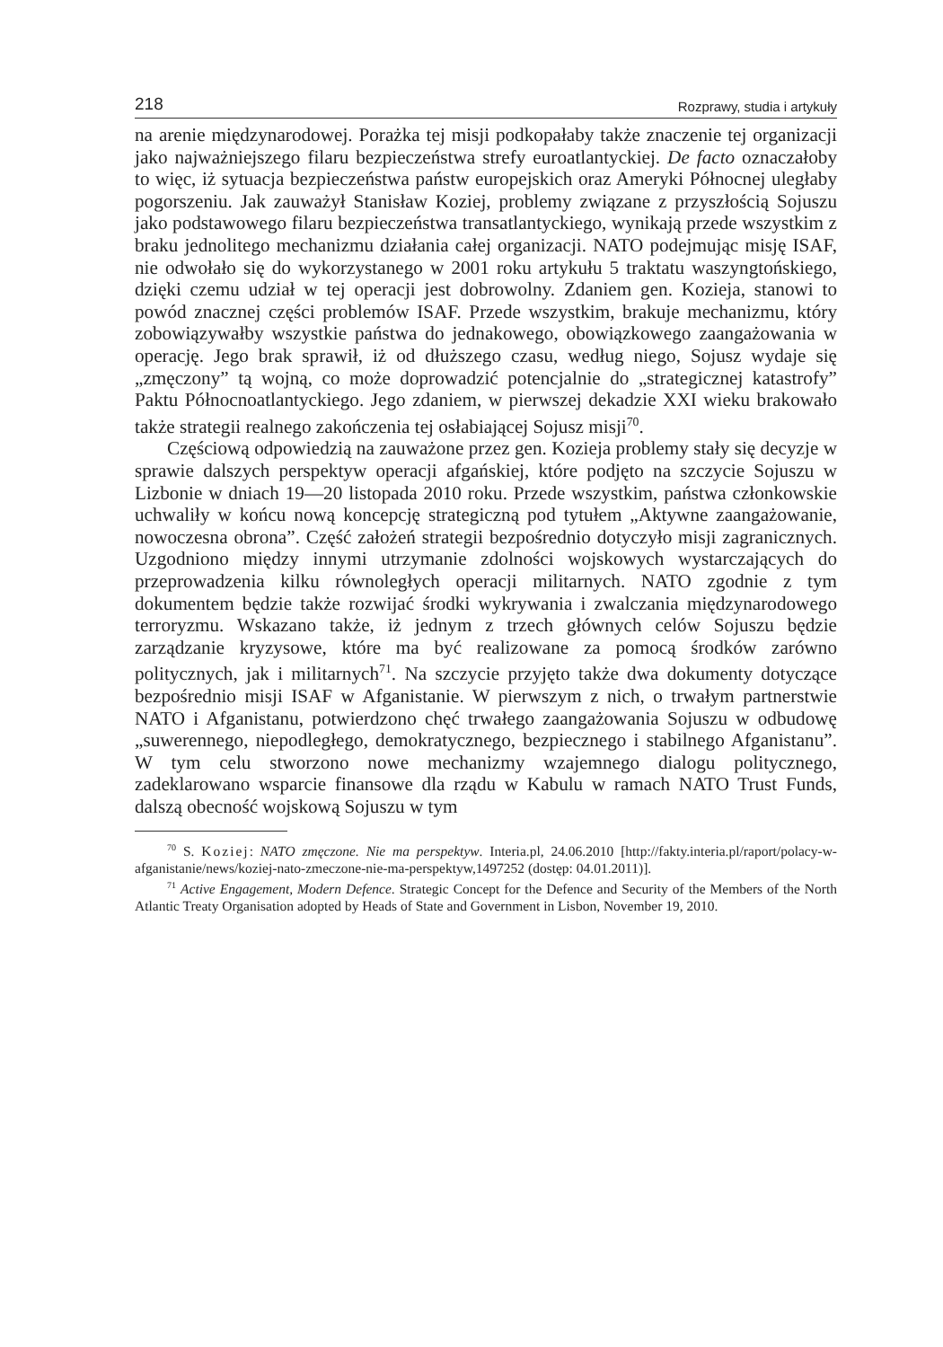218 Rozprawy, studia i artykuły
na arenie międzynarodowej. Porażka tej misji podkopałaby także znaczenie tej organizacji jako najważniejszego filaru bezpieczeństwa strefy euroatlantyckiej. De facto oznaczałoby to więc, iż sytuacja bezpieczeństwa państw europejskich oraz Ameryki Północnej uległaby pogorszeniu. Jak zauważył Stanisław Koziej, problemy związane z przyszłością Sojuszu jako podstawowego filaru bezpieczeństwa transatlantyckiego, wynikają przede wszystkim z braku jednolitego mechanizmu działania całej organizacji. NATO podejmując misję ISAF, nie odwołało się do wykorzystanego w 2001 roku artykułu 5 traktatu waszyngtońskiego, dzięki czemu udział w tej operacji jest dobrowolny. Zdaniem gen. Kozieja, stanowi to powód znacznej części problemów ISAF. Przede wszystkim, brakuje mechanizmu, który zobowiązywałby wszystkie państwa do jednakowego, obowiązkowego zaangażowania w operację. Jego brak sprawił, iż od dłuższego czasu, według niego, Sojusz wydaje się „zmęczony” tą wojną, co może doprowadzić potencjalnie do „strategicznej katastrofy” Paktu Północnoatlantyckiego. Jego zdaniem, w pierwszej dekadzie XXI wieku brakowało także strategii realnego zakończenia tej osłabiającej Sojusz misji<sup>70</sup>.
Częściową odpowiedzią na zauważone przez gen. Kozieja problemy stały się decyzje w sprawie dalszych perspektyw operacji afgańskiej, które podjęto na szczycie Sojuszu w Lizbonie w dniach 19—20 listopada 2010 roku. Przede wszystkim, państwa członkowskie uchwaliły w końcu nową koncepcję strategiczną pod tytułem „Aktywne zaangażowanie, nowoczesna obrona”. Część założeń strategii bezpośrednio dotyczyło misji zagranicznych. Uzgodniono między innymi utrzymanie zdolności wojskowych wystarczających do przeprowadzenia kilku równoległych operacji militarnych. NATO zgodnie z tym dokumentem będzie także rozwijać środki wykrywania i zwalczania międzynarodowego terroryzmu. Wskazano także, iż jednym z trzech głównych celów Sojuszu będzie zarządzanie kryzysowe, które ma być realizowane za pomocą środków zarówno politycznych, jak i militarnych<sup>71</sup>. Na szczycie przyjęto także dwa dokumenty dotyczące bezpośrednio misji ISAF w Afganistanie. W pierwszym z nich, o trwałym partnerstwie NATO i Afganistanu, potwierdzono chęć trwałego zaangażowania Sojuszu w odbudowę „suwerennego, niepodległego, demokratycznego, bezpiecznego i stabilnego Afganistanu”. W tym celu stworzono nowe mechanizmy wzajemnego dialogu politycznego, zadeklarowano wsparcie finansowe dla rządu w Kabulu w ramach NATO Trust Funds, dalszą obecność wojskową Sojuszu w tym
<sup>70</sup> S. Koziej: NATO zmęczone. Nie ma perspektyw. Interia.pl, 24.06.2010 [http://fakty.interia.pl/raport/polacy-w-afganistanie/news/koziej-nato-zmeczone-nie-ma-perspektyw,1497252 (dostęp: 04.01.2011)].
<sup>71</sup> Active Engagement, Modern Defence. Strategic Concept for the Defence and Security of the Members of the North Atlantic Treaty Organisation adopted by Heads of State and Government in Lisbon, November 19, 2010.